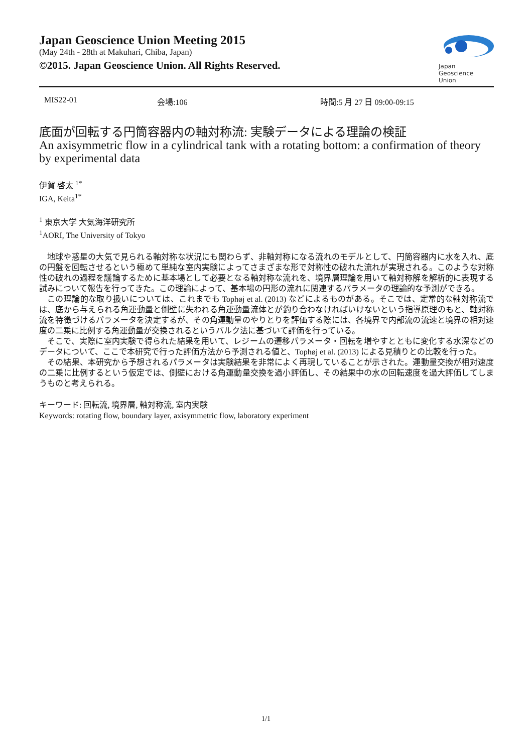Japan Geoscience Union Meeting 2015
(May 24th - 28th at Makuhari, Chiba, Japan)
©2015. Japan Geoscience Union. All Rights Reserved.
Japan
Geoscience
Union
MIS22-01 会場:106 時間:5 月 27 日 09:00-09:15
底面が回転する円筒容器内の軸対称流: 実験データによる理論の検証
An axisymmetric flow in a cylindrical tank with a rotating bottom: a confirmation of theory by experimental data
伊賀 啓太 <sup>1*</sup>
IGA, Keita<sup>1*</sup>
<sup>1</sup> 東京大学 大気海洋研究所
<sup>1</sup> AORI, The University of Tokyo
地球や惑星の大気で見られる軸対称な状況にも関わらず、非軸対称になる流れのモデルとして、円筒容器内に水を入れ、底の円盤を回転させるという極めて単純な室内実験によってさまざまな形で対称性の破れた流れが実現される。このような対称性の破れの過程を議論するために基本場として必要となる軸対称な流れを、境界層理論を用いて軸対称解を解析的に表現する試みについて報告を行ってきた。この理論によって、基本場の円形の流れに関連するパラメータの理論的な予測ができる。
この理論的な取り扱いについては、これまでも Tophøj et al. (2013) などによるものがある。そこでは、定常的な軸対称流では、底から与えられる角運動量と側壁に失われる角運動量流体とが釣り合わなければいけないという指導原理のもと、軸対称流を特徴づけるパラメータを決定するが、その角運動量のやりとりを評価する際には、各境界で内部流の流速と境界の相対速度の二乗に比例する角運動量が交換されるというバルク法に基づいて評価を行っている。
そこで、実際に室内実験で得られた結果を用いて、レジームの遷移パラメータ・回転を増やすとともに変化する水深などのデータについて、ここで本研究で行った評価方法から予測される値と、Tophøj et al. (2013) による見積りとの比較を行った。
その結果、本研究から予想されるパラメータは実験結果を非常によく再現していることが示された。運動量交換が相対速度の二乗に比例するという仮定では、側壁における角運動量交換を過小評価し、その結果中の水の回転速度を過大評価してしまうものと考えられる。
キーワード: 回転流, 境界層, 軸対称流, 室内実験
Keywords: rotating flow, boundary layer, axisymmetric flow, laboratory experiment
1/1